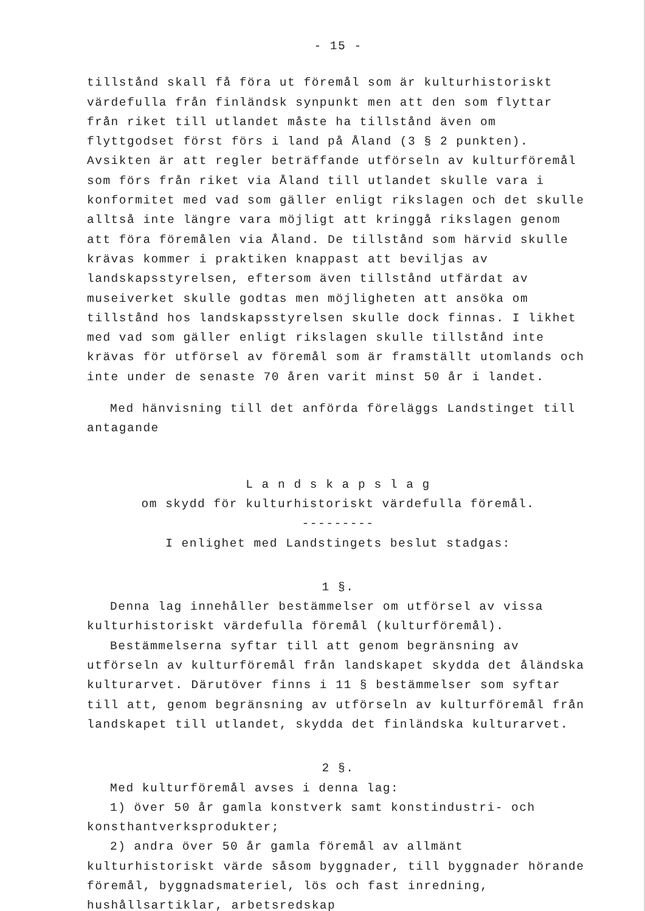- 15 -
tillstånd skall få föra ut föremål som är kulturhistoriskt värdefulla från finländsk synpunkt men att den som flyttar från riket till utlandet måste ha tillstånd även om flyttgodset först förs i land på Åland (3 § 2 punkten). Avsikten är att regler beträffande utförseln av kulturföremål som förs från riket via Åland till utlandet skulle vara i konformitet med vad som gäller enligt rikslagen och det skulle alltså inte längre vara möjligt att kringgå rikslagen genom att föra föremålen via Åland. De tillstånd som härvid skulle krävas kommer i praktiken knappast att beviljas av landskapsstyrelsen, eftersom även tillstånd utfärdat av museiverket skulle godtas men möjligheten att ansöka om tillstånd hos landskapsstyrelsen skulle dock finnas. I likhet med vad som gäller enligt rikslagen skulle tillstånd inte krävas för utförsel av föremål som är framställt utomlands och inte under de senaste 70 åren varit minst 50 år i landet.
Med hänvisning till det anförda föreläggs Landstinget till antagande
L a n d s k a p s l a g
om skydd för kulturhistoriskt värdefulla föremål.
---------
I enlighet med Landstingets beslut stadgas:
1 §.
Denna lag innehåller bestämmelser om utförsel av vissa kulturhistoriskt värdefulla föremål (kulturföremål).
Bestämmelserna syftar till att genom begränsning av utförseln av kulturföremål från landskapet skydda det åländska kulturarvet. Därutöver finns i 11 § bestämmelser som syftar till att, genom begränsning av utförseln av kulturföremål från landskapet till utlandet, skydda det finländska kulturarvet.
2 §.
Med kulturföremål avses i denna lag:
1) över 50 år gamla konstverk samt konstindustri- och konsthantverksprodukter;
2) andra över 50 år gamla föremål av allmänt kulturhistoriskt värde såsom byggnader, till byggnader hörande föremål, byggnadsmateriel, lös och fast inredning, hushållsartiklar, arbetsredskap